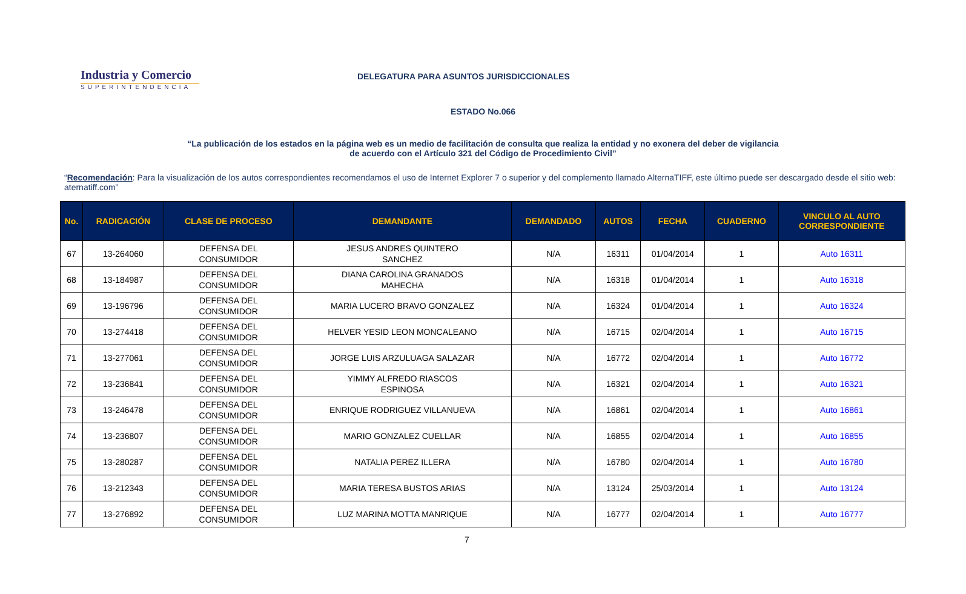Industria y Comercio
SUPERINTENDENCIA
DELEGATURA PARA ASUNTOS JURISDICCIONALES
ESTADO No.066
“La publicación de los estados en la página web es un medio de facilitación de consulta que realiza la entidad y no exonera del deber de vigilancia
de acuerdo con el Artículo 321 del Código de Procedimiento Civil”
“Recomendación: Para la visualización de los autos correspondientes recomendamos el uso de Internet Explorer 7 o superior y del complemento llamado AlternaTIFF, este último puede ser descargado desde el sitio web: aternatiff.com”
| No. | RADICACIÓN | CLASE DE PROCESO | DEMANDANTE | DEMANDADO | AUTOS | FECHA | CUADERNO | VINCULO AL AUTO CORRESPONDIENTE |
| --- | --- | --- | --- | --- | --- | --- | --- | --- |
| 67 | 13-264060 | DEFENSA DEL CONSUMIDOR | JESUS ANDRES QUINTERO SANCHEZ | N/A | 16311 | 01/04/2014 | 1 | Auto 16311 |
| 68 | 13-184987 | DEFENSA DEL CONSUMIDOR | DIANA CAROLINA GRANADOS MAHECHA | N/A | 16318 | 01/04/2014 | 1 | Auto 16318 |
| 69 | 13-196796 | DEFENSA DEL CONSUMIDOR | MARIA LUCERO BRAVO GONZALEZ | N/A | 16324 | 01/04/2014 | 1 | Auto 16324 |
| 70 | 13-274418 | DEFENSA DEL CONSUMIDOR | HELVER YESID LEON MONCALEANO | N/A | 16715 | 02/04/2014 | 1 | Auto 16715 |
| 71 | 13-277061 | DEFENSA DEL CONSUMIDOR | JORGE LUIS ARZULUAGA SALAZAR | N/A | 16772 | 02/04/2014 | 1 | Auto 16772 |
| 72 | 13-236841 | DEFENSA DEL CONSUMIDOR | YIMMY ALFREDO RIASCOS ESPINOSA | N/A | 16321 | 02/04/2014 | 1 | Auto 16321 |
| 73 | 13-246478 | DEFENSA DEL CONSUMIDOR | ENRIQUE RODRIGUEZ VILLANUEVA | N/A | 16861 | 02/04/2014 | 1 | Auto 16861 |
| 74 | 13-236807 | DEFENSA DEL CONSUMIDOR | MARIO GONZALEZ CUELLAR | N/A | 16855 | 02/04/2014 | 1 | Auto 16855 |
| 75 | 13-280287 | DEFENSA DEL CONSUMIDOR | NATALIA PEREZ ILLERA | N/A | 16780 | 02/04/2014 | 1 | Auto 16780 |
| 76 | 13-212343 | DEFENSA DEL CONSUMIDOR | MARIA TERESA BUSTOS ARIAS | N/A | 13124 | 25/03/2014 | 1 | Auto 13124 |
| 77 | 13-276892 | DEFENSA DEL CONSUMIDOR | LUZ MARINA MOTTA MANRIQUE | N/A | 16777 | 02/04/2014 | 1 | Auto 16777 |
7